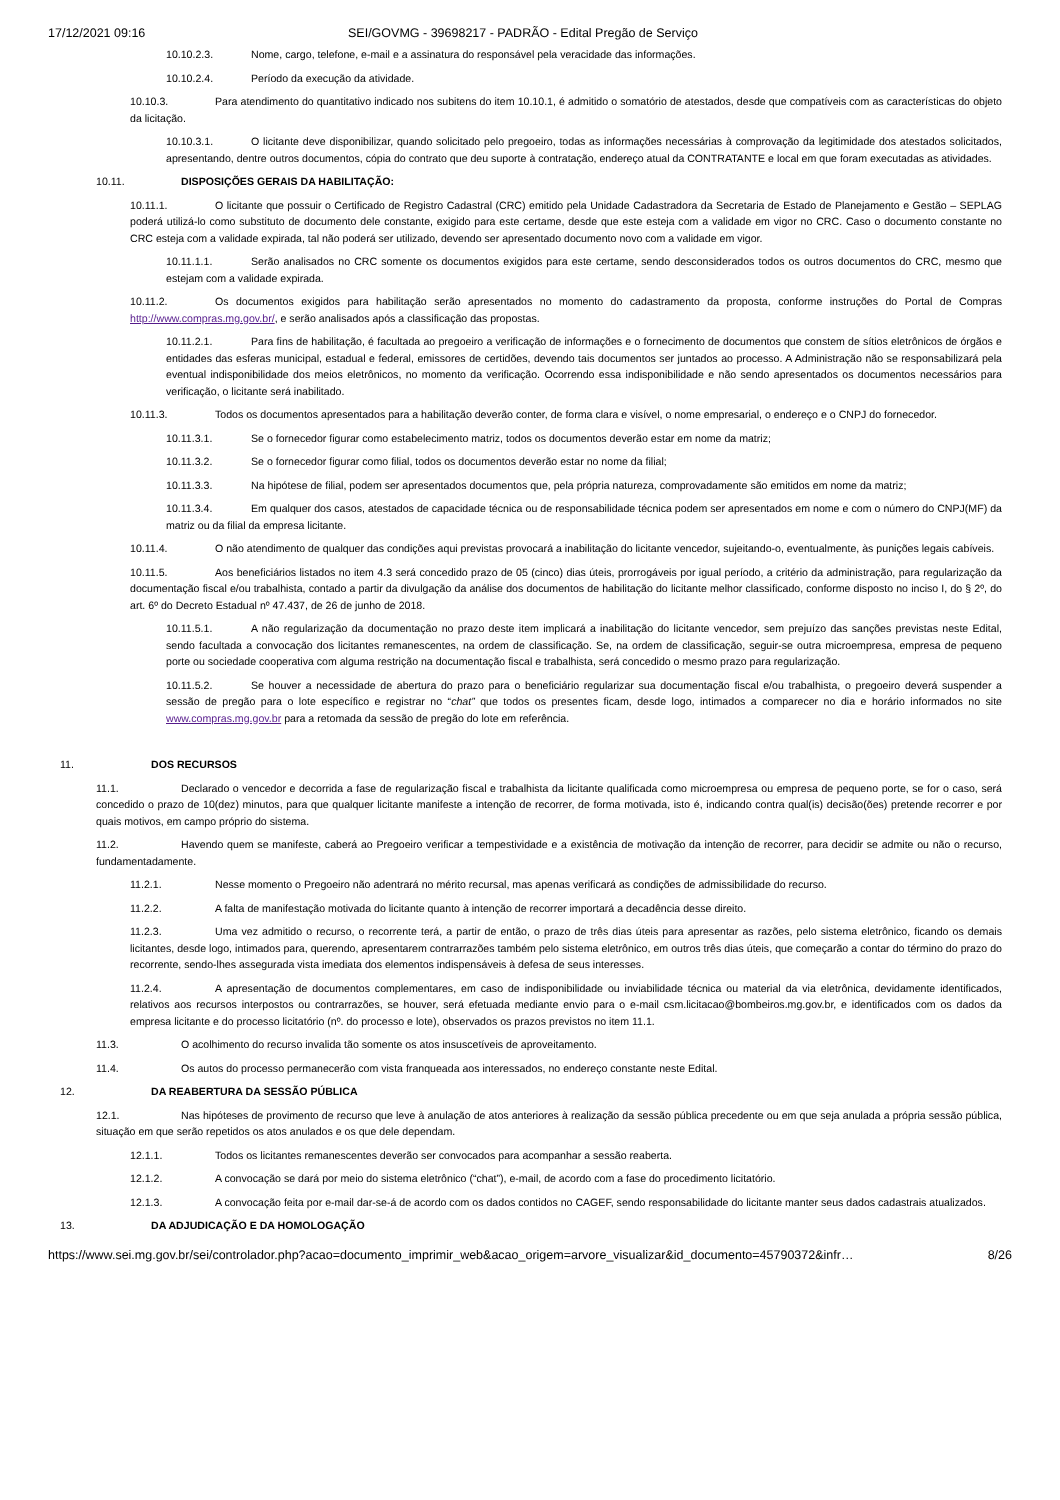17/12/2021 09:16 SEI/GOVMG - 39698217 - PADRÃO - Edital Pregão de Serviço
10.10.2.3. Nome, cargo, telefone, e-mail e a assinatura do responsável pela veracidade das informações.
10.10.2.4. Período da execução da atividade.
10.10.3. Para atendimento do quantitativo indicado nos subitens do item 10.10.1, é admitido o somatório de atestados, desde que compatíveis com as características do objeto da licitação.
10.10.3.1. O licitante deve disponibilizar, quando solicitado pelo pregoeiro, todas as informações necessárias à comprovação da legitimidade dos atestados solicitados, apresentando, dentre outros documentos, cópia do contrato que deu suporte à contratação, endereço atual da CONTRATANTE e local em que foram executadas as atividades.
10.11. DISPOSIÇÕES GERAIS DA HABILITAÇÃO:
10.11.1. O licitante que possuir o Certificado de Registro Cadastral (CRC) emitido pela Unidade Cadastradora da Secretaria de Estado de Planejamento e Gestão – SEPLAG poderá utilizá-lo como substituto de documento dele constante, exigido para este certame, desde que este esteja com a validade em vigor no CRC. Caso o documento constante no CRC esteja com a validade expirada, tal não poderá ser utilizado, devendo ser apresentado documento novo com a validade em vigor.
10.11.1.1. Serão analisados no CRC somente os documentos exigidos para este certame, sendo desconsiderados todos os outros documentos do CRC, mesmo que estejam com a validade expirada.
10.11.2. Os documentos exigidos para habilitação serão apresentados no momento do cadastramento da proposta, conforme instruções do Portal de Compras http://www.compras.mg.gov.br/, e serão analisados após a classificação das propostas.
10.11.2.1. Para fins de habilitação, é facultada ao pregoeiro a verificação de informações e o fornecimento de documentos que constem de sítios eletrônicos de órgãos e entidades das esferas municipal, estadual e federal, emissores de certidões, devendo tais documentos ser juntados ao processo. A Administração não se responsabilizará pela eventual indisponibilidade dos meios eletrônicos, no momento da verificação. Ocorrendo essa indisponibilidade e não sendo apresentados os documentos necessários para verificação, o licitante será inabilitado.
10.11.3. Todos os documentos apresentados para a habilitação deverão conter, de forma clara e visível, o nome empresarial, o endereço e o CNPJ do fornecedor.
10.11.3.1. Se o fornecedor figurar como estabelecimento matriz, todos os documentos deverão estar em nome da matriz;
10.11.3.2. Se o fornecedor figurar como filial, todos os documentos deverão estar no nome da filial;
10.11.3.3. Na hipótese de filial, podem ser apresentados documentos que, pela própria natureza, comprovadamente são emitidos em nome da matriz;
10.11.3.4. Em qualquer dos casos, atestados de capacidade técnica ou de responsabilidade técnica podem ser apresentados em nome e com o número do CNPJ(MF) da matriz ou da filial da empresa licitante.
10.11.4. O não atendimento de qualquer das condições aqui previstas provocará a inabilitação do licitante vencedor, sujeitando-o, eventualmente, às punições legais cabíveis.
10.11.5. Aos beneficiários listados no item 4.3 será concedido prazo de 05 (cinco) dias úteis, prorrogáveis por igual período, a critério da administração, para regularização da documentação fiscal e/ou trabalhista, contado a partir da divulgação da análise dos documentos de habilitação do licitante melhor classificado, conforme disposto no inciso I, do § 2º, do art. 6º do Decreto Estadual nº 47.437, de 26 de junho de 2018.
10.11.5.1. A não regularização da documentação no prazo deste item implicará a inabilitação do licitante vencedor, sem prejuízo das sanções previstas neste Edital, sendo facultada a convocação dos licitantes remanescentes, na ordem de classificação. Se, na ordem de classificação, seguir-se outra microempresa, empresa de pequeno porte ou sociedade cooperativa com alguma restrição na documentação fiscal e trabalhista, será concedido o mesmo prazo para regularização.
10.11.5.2. Se houver a necessidade de abertura do prazo para o beneficiário regularizar sua documentação fiscal e/ou trabalhista, o pregoeiro deverá suspender a sessão de pregão para o lote específico e registrar no “chat” que todos os presentes ficam, desde logo, intimados a comparecer no dia e horário informados no site www.compras.mg.gov.br para a retomada da sessão de pregão do lote em referência.
11. DOS RECURSOS
11.1. Declarado o vencedor e decorrida a fase de regularização fiscal e trabalhista da licitante qualificada como microempresa ou empresa de pequeno porte, se for o caso, será concedido o prazo de 10(dez) minutos, para que qualquer licitante manifeste a intenção de recorrer, de forma motivada, isto é, indicando contra qual(is) decisão(ões) pretende recorrer e por quais motivos, em campo próprio do sistema.
11.2. Havendo quem se manifeste, caberá ao Pregoeiro verificar a tempestividade e a existência de motivação da intenção de recorrer, para decidir se admite ou não o recurso, fundamentadamente.
11.2.1. Nesse momento o Pregoeiro não adentrará no mérito recursal, mas apenas verificará as condições de admissibilidade do recurso.
11.2.2. A falta de manifestação motivada do licitante quanto à intenção de recorrer importará a decadência desse direito.
11.2.3. Uma vez admitido o recurso, o recorrente terá, a partir de então, o prazo de três dias úteis para apresentar as razões, pelo sistema eletrônico, ficando os demais licitantes, desde logo, intimados para, querendo, apresentarem contrarrazões também pelo sistema eletrônico, em outros três dias úteis, que começarão a contar do término do prazo do recorrente, sendo-lhes assegurada vista imediata dos elementos indispensáveis à defesa de seus interesses.
11.2.4. A apresentação de documentos complementares, em caso de indisponibilidade ou inviabilidade técnica ou material da via eletrônica, devidamente identificados, relativos aos recursos interpostos ou contrarrazões, se houver, será efetuada mediante envio para o e-mail csm.licitacao@bombeiros.mg.gov.br, e identificados com os dados da empresa licitante e do processo licitatório (nº. do processo e lote), observados os prazos previstos no item 11.1.
11.3. O acolhimento do recurso invalida tão somente os atos insuscetíveis de aproveitamento.
11.4. Os autos do processo permanecerão com vista franqueada aos interessados, no endereço constante neste Edital.
12. DA REABERTURA DA SESSÃO PÚBLICA
12.1. Nas hipóteses de provimento de recurso que leve à anulação de atos anteriores à realização da sessão pública precedente ou em que seja anulada a própria sessão pública, situação em que serão repetidos os atos anulados e os que dele dependam.
12.1.1. Todos os licitantes remanescentes deverão ser convocados para acompanhar a sessão reaberta.
12.1.2. A convocação se dará por meio do sistema eletrônico (“chat”), e-mail, de acordo com a fase do procedimento licitatório.
12.1.3. A convocação feita por e-mail dar-se-á de acordo com os dados contidos no CAGEF, sendo responsabilidade do licitante manter seus dados cadastrais atualizados.
13. DA ADJUDICAÇÃO E DA HOMOLOGAÇÃO
https://www.sei.mg.gov.br/sei/controlador.php?acao=documento_imprimir_web&acao_origem=arvore_visualizar&id_documento=45790372&infr… 8/26